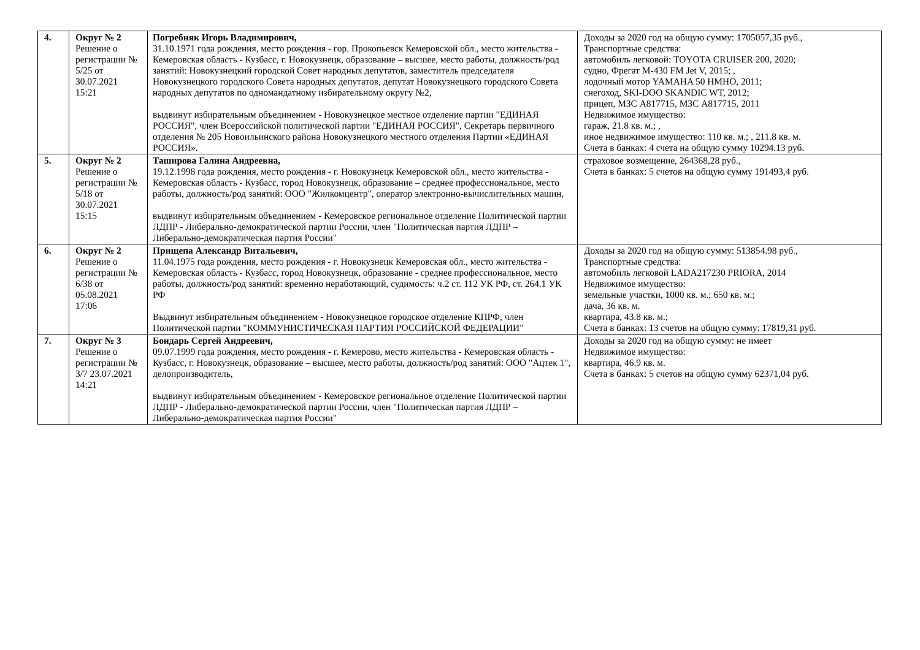| 4. | Округ № 2 Решение о регистрации № 5/25 от 30.07.2021 15:21 | Погребняк Игорь Владимирович, 31.10.1971 года рождения, место рождения - гор. Прокопьевск Кемеровской обл., место жительства - Кемеровская область - Кузбасс, г. Новокузнецк, образование – высшее, место работы, должность/род занятий: Новокузнецкий городской Совет народных депутатов, заместитель председателя Новокузнецкого городского Совета народных депутатов, депутат Новокузнецкого городского Совета народных депутатов по одномандатному избирательному округу №2, выдвинут избирательным объединением - Новокузнецкое местное отделение партии "ЕДИНАЯ РОССИЯ", член Всероссийской политической партии "ЕДИНАЯ РОССИЯ", Секретарь первичного отделения № 205 Новоильинского района Новокузнецкого местного отделения Партии «ЕДИНАЯ РОССИЯ». | Доходы за 2020 год на общую сумму: 1705057,35 руб., Транспортные средства: автомобиль легковой: TOYOTA CRUISER 200, 2020; судно, Фрегат М-430 FM Jet V, 2015; , лодочный мотор YAMAHA 50 HMHO, 2011; снегоход, SKI-DOO SKANDIC WT, 2012; прицеп, МЗС А817715, МЗС А817715, 2011 Недвижимое имущество: гараж, 21.8 кв. м.; , иное недвижимое имущество: 110 кв. м.; , 211.8 кв. м. Счета в банках: 4 счета на общую сумму 10294.13 руб. |
| 5. | Округ № 2 Решение о регистрации № 5/18 от 30.07.2021 15:15 | Таширова Галина Андреевна, 19.12.1998 года рождения, место рождения - г. Новокузнецк Кемеровской обл., место жительства - Кемеровская область - Кузбасс, город Новокузнецк, образование – среднее профессиональное, место работы, должность/род занятий: ООО "Жилкомцентр", оператор электронно-вычислительных машин, выдвинут избирательным объединением - Кемеровское региональное отделение Политической партии ЛДПР - Либерально-демократической партии России, член "Политическая партия ЛДПР – Либерально-демократическая партия России" | страховое возмещение, 264368,28 руб., Счета в банках: 5 счетов на общую сумму 191493,4 руб. |
| 6. | Округ № 2 Решение о регистрации № 6/38 от 05.08.2021 17:06 | Прищепа Александр Витальевич, 11.04.1975 года рождения, место рождения - г. Новокузнецк Кемеровская обл., место жительства - Кемеровская область - Кузбасс, город Новокузнецк, образование - среднее профессиональное, место работы, должность/род занятий: временно неработающий, судимость: ч.2 ст. 112 УК РФ, ст. 264.1 УК РФ Выдвинут избирательным объединением - Новокузнецкое городское отделение КПРФ, член Политической партии "КОММУНИСТИЧЕСКАЯ ПАРТИЯ РОССИЙСКОЙ ФЕДЕРАЦИИ" | Доходы за 2020 год на общую сумму: 513854.98 руб., Транспортные средства: автомобиль легковой LADA217230 PRIORA, 2014 Недвижимое имущество: земельные участки, 1000 кв. м.; 650 кв. м.; дача, 36 кв. м. квартира, 43.8 кв. м.; Счета в банках: 13 счетов на общую сумму: 17819,31 руб. |
| 7. | Округ № 3 Решение о регистрации № 3/7 23.07.2021 14:21 | Бондарь Сергей Андреевич, 09.07.1999 года рождения, место рождения - г. Кемерово, место жительства - Кемеровская область - Кузбасс, г. Новокузнецк, образование – высшее, место работы, должность/род занятий: ООО "Ацтек 1", делопроизводитель, выдвинут избирательным объединением - Кемеровское региональное отделение Политической партии ЛДПР - Либерально-демократической партии России, член "Политическая партия ЛДПР – Либерально-демократическая партия России" | Доходы за 2020 год на общую сумму: не имеет Недвижимое имущество: квартира, 46.9 кв. м. Счета в банках: 5 счетов на общую сумму 62371,04 руб. |